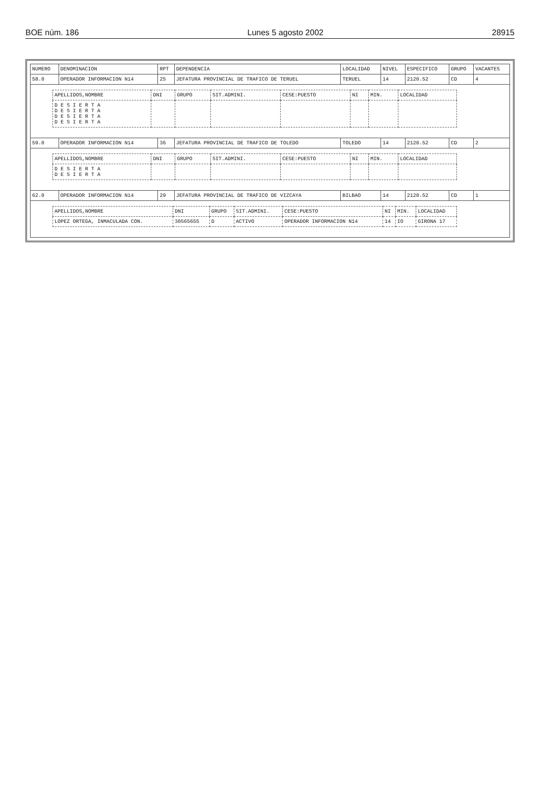BOE núm. 186 Lunes 5 agosto 2002 28915
| NUMERO | DENOMINACION | RPT | DEPENDENCIA | LOCALIDAD | NIVEL | ESPECIFICO | GRUPO | VACANTES |
| --- | --- | --- | --- | --- | --- | --- | --- | --- |
| 58.0 | OPERADOR INFORMACION N14 | 25 | JEFATURA PROVINCIAL DE TRAFICO DE TERUEL | TERUEL | 14 | 2120.52 | CD | 4 |
| / APELLIDOS,NOMBRE / DNI / GRUPO / SIT.ADMINI. / CESE:PUESTO / NI / MIN. / LOCALIDAD / / --- / --- / --- / --- / --- / --- / --- / --- / / D E S I E R T A D E S I E R T A D E S I E R T A D E S I E R T A / / / / / / / / | | | | | | | | |
| 59.0 | OPERADOR INFORMACION N14 | 36 | JEFATURA PROVINCIAL DE TRAFICO DE TOLEDO | TOLEDO | 14 | 2120.52 | CD | 2 |
| / APELLIDOS,NOMBRE / DNI / GRUPO / SIT.ADMINI. / CESE:PUESTO / NI / MIN. / LOCALIDAD / / --- / --- / --- / --- / --- / --- / --- / --- / / D E S I E R T A D E S I E R T A / / / / / / / / | | | | | | | | |
| 62.0 | OPERADOR INFORMACION N14 | 29 | JEFATURA PROVINCIAL DE TRAFICO DE VIZCAYA | BILBAO | 14 | 2120.52 | CD | 1 |
| / APELLIDOS,NOMBRE / DNI / GRUPO / SIT.ADMINI. / CESE:PUESTO / NI / MIN. / LOCALIDAD / / --- / --- / --- / --- / --- / --- / --- / --- / / LOPEZ ORTEGA, INMACULADA CON. / 30565655 / D / ACTIVO / OPERADOR INFORMACION N14 / 14 / IO / GIRONA 17 / | | | | | | | | |